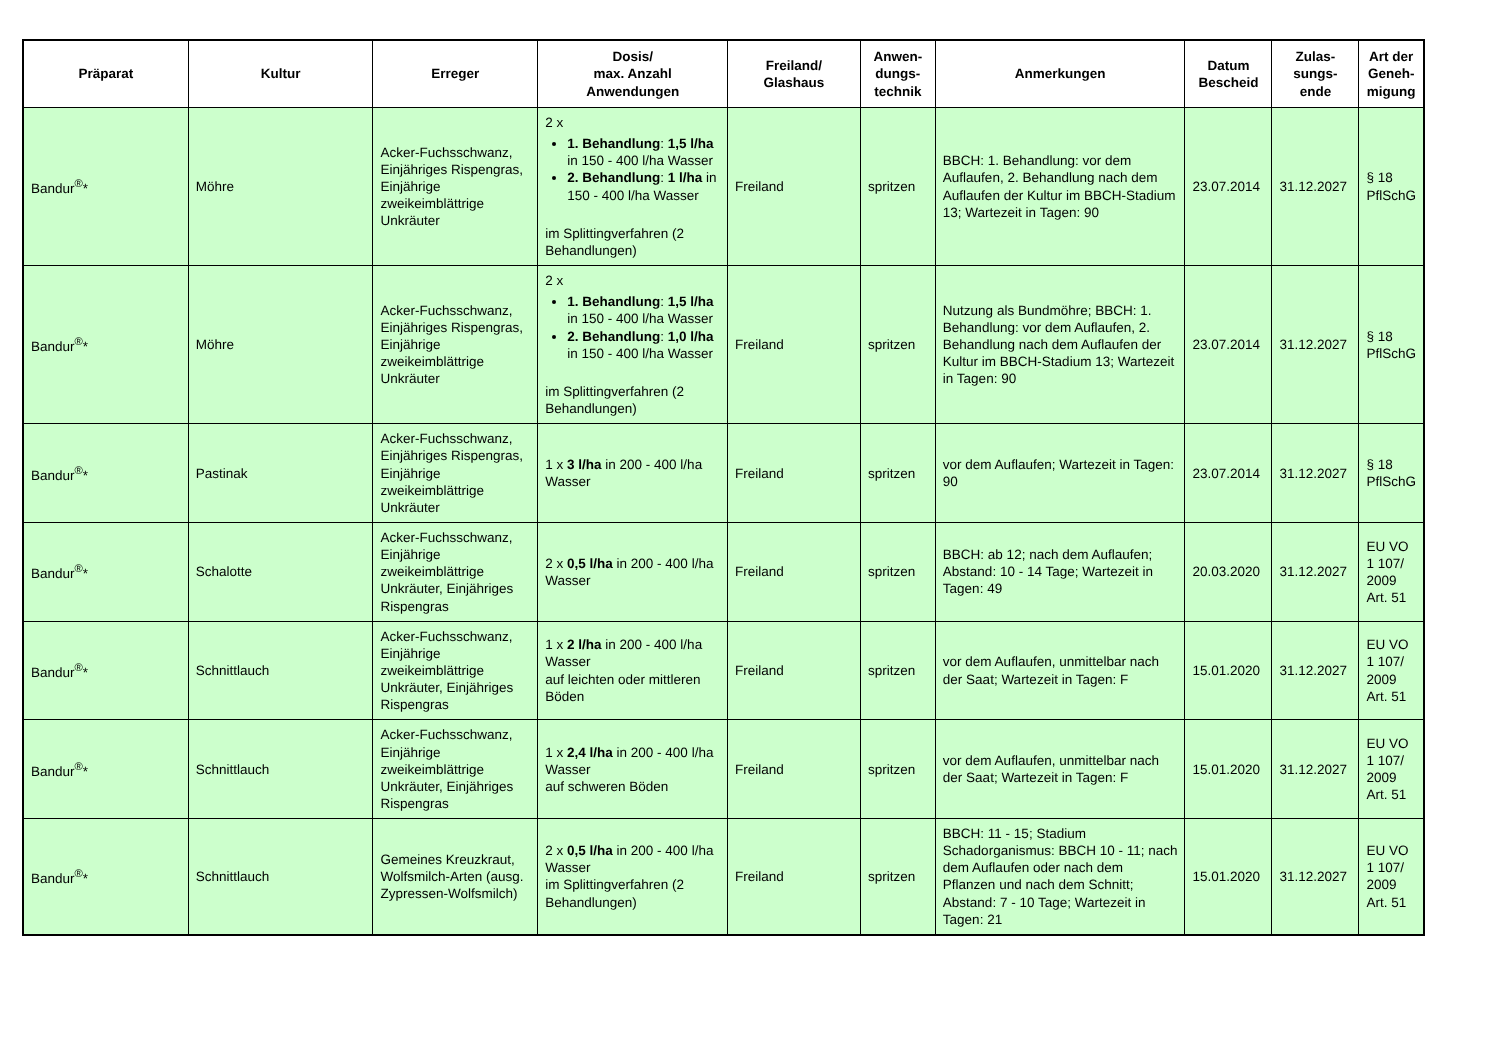| Präparat | Kultur | Erreger | Dosis/ max. Anzahl Anwendungen | Freiland/ Glashaus | Anwen- dungs- technik | Anmerkungen | Datum Bescheid | Zulas- sungs- ende | Art der Geneh- migung |
| --- | --- | --- | --- | --- | --- | --- | --- | --- | --- |
| Bandur<sup>®</sup>* | Möhre | Acker-Fuchsschwanz, Einjähriges Rispengras, Einjährige zweikeimblättrige Unkräuter | 2 x 1. Behandlung : 1,5 l/ha in 150 - 400 l/ha Wasser 2. Behandlung : 1 l/ha in 150 - 400 l/ha Wasser im Splittingverfahren (2 Behandlungen) | Freiland | spritzen | BBCH: 1. Behandlung: vor dem Auflaufen, 2. Behandlung nach dem Auflaufen der Kultur im BBCH-Stadium 13; Wartezeit in Tagen: 90 | 23.07.2014 | 31.12.2027 | § 18 PflSchG |
| Bandur<sup>®</sup>* | Möhre | Acker-Fuchsschwanz, Einjähriges Rispengras, Einjährige zweikeimblättrige Unkräuter | 2 x 1. Behandlung : 1,5 l/ha in 150 - 400 l/ha Wasser 2. Behandlung : 1,0 l/ha in 150 - 400 l/ha Wasser im Splittingverfahren (2 Behandlungen) | Freiland | spritzen | Nutzung als Bundmöhre; BBCH: 1. Behandlung: vor dem Auflaufen, 2. Behandlung nach dem Auflaufen der Kultur im BBCH-Stadium 13; Wartezeit in Tagen: 90 | 23.07.2014 | 31.12.2027 | § 18 PflSchG |
| Bandur<sup>®</sup>* | Pastinak | Acker-Fuchsschwanz, Einjähriges Rispengras, Einjährige zweikeimblättrige Unkräuter | 1 x 3 l/ha in 200 - 400 l/ha Wasser | Freiland | spritzen | vor dem Auflaufen; Wartezeit in Tagen: 90 | 23.07.2014 | 31.12.2027 | § 18 PflSchG |
| Bandur<sup>®</sup>* | Schalotte | Acker-Fuchsschwanz, Einjährige zweikeimblättrige Unkräuter, Einjähriges Rispengras | 2 x 0,5 l/ha in 200 - 400 l/ha Wasser | Freiland | spritzen | BBCH: ab 12; nach dem Auflaufen; Abstand: 10 - 14 Tage; Wartezeit in Tagen: 49 | 20.03.2020 | 31.12.2027 | EU VO 1 107/ 2009 Art. 51 |
| Bandur<sup>®</sup>* | Schnittlauch | Acker-Fuchsschwanz, Einjährige zweikeimblättrige Unkräuter, Einjähriges Rispengras | 1 x 2 l/ha in 200 - 400 l/ha Wasser auf leichten oder mittleren Böden | Freiland | spritzen | vor dem Auflaufen, unmittelbar nach der Saat; Wartezeit in Tagen: F | 15.01.2020 | 31.12.2027 | EU VO 1 107/ 2009 Art. 51 |
| Bandur<sup>®</sup>* | Schnittlauch | Acker-Fuchsschwanz, Einjährige zweikeimblättrige Unkräuter, Einjähriges Rispengras | 1 x 2,4 l/ha in 200 - 400 l/ha Wasser auf schweren Böden | Freiland | spritzen | vor dem Auflaufen, unmittelbar nach der Saat; Wartezeit in Tagen: F | 15.01.2020 | 31.12.2027 | EU VO 1 107/ 2009 Art. 51 |
| Bandur<sup>®</sup>* | Schnittlauch | Gemeines Kreuzkraut, Wolfsmilch-Arten (ausg. Zypressen-Wolfsmilch) | 2 x 0,5 l/ha in 200 - 400 l/ha Wasser im Splittingverfahren (2 Behandlungen) | Freiland | spritzen | BBCH: 11 - 15; Stadium Schadorganismus: BBCH 10 - 11; nach dem Auflaufen oder nach dem Pflanzen und nach dem Schnitt; Abstand: 7 - 10 Tage; Wartezeit in Tagen: 21 | 15.01.2020 | 31.12.2027 | EU VO 1 107/ 2009 Art. 51 |